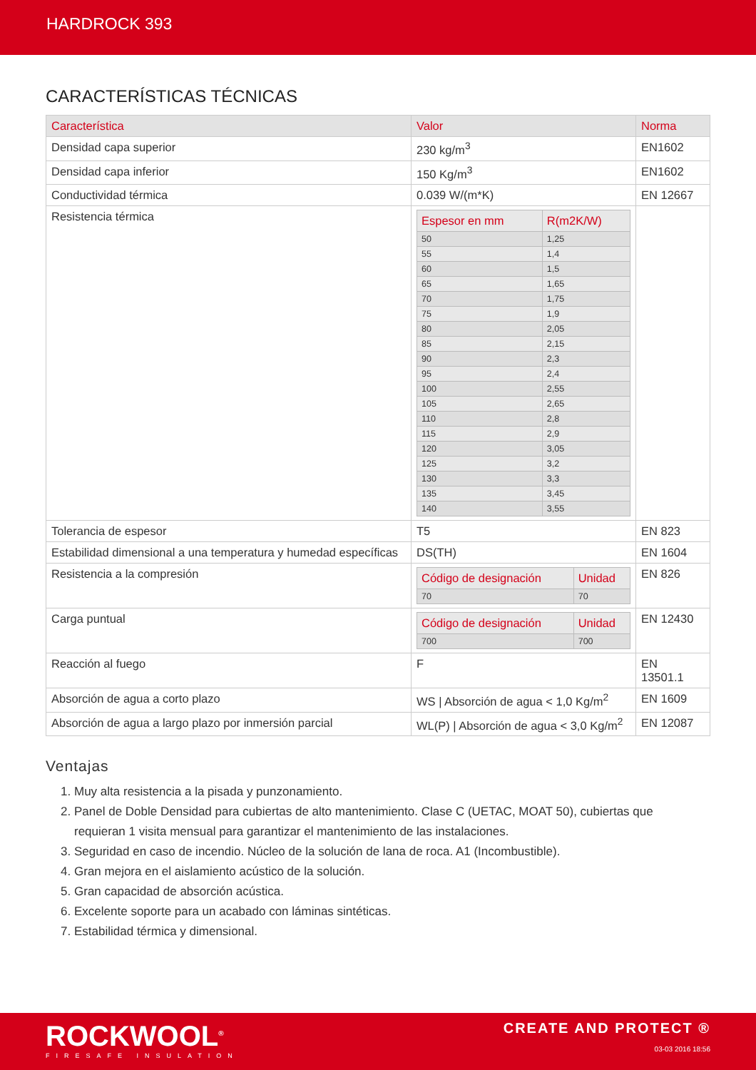HARDROCK 393
CARACTERÍSTICAS TÉCNICAS
| Característica | Valor | Norma |
| --- | --- | --- |
| Densidad capa superior | 230 kg/m<sup>3</sup> | EN1602 |
| Densidad capa inferior | 150 Kg/m<sup>3</sup> | EN1602 |
| Conductividad térmica | 0.039 W/(m*K) | EN 12667 |
| Resistencia térmica | / Espesor en mm / R(m2K/W) / / --- / --- / / 50 / 1,25 / / 55 / 1,4 / / 60 / 1,5 / / 65 / 1,65 / / 70 / 1,75 / / 75 / 1,9 / / 80 / 2,05 / / 85 / 2,15 / / 90 / 2,3 / / 95 / 2,4 / / 100 / 2,55 / / 105 / 2,65 / / 110 / 2,8 / / 115 / 2,9 / / 120 / 3,05 / / 125 / 3,2 / / 130 / 3,3 / / 135 / 3,45 / / 140 / 3,55 / | |
| Tolerancia de espesor | T5 | EN 823 |
| Estabilidad dimensional a una temperatura y humedad específicas | DS(TH) | EN 1604 |
| Resistencia a la compresión | / Código de designación / Unidad / / --- / --- / / 70 / 70 / | EN 826 |
| Carga puntual | / Código de designación / Unidad / / --- / --- / / 700 / 700 / | EN 12430 |
| Reacción al fuego | F | EN 13501.1 |
| Absorción de agua a corto plazo | WS / Absorción de agua < 1,0 Kg/m<sup>2</sup> | EN 1609 |
| Absorción de agua a largo plazo por inmersión parcial | WL(P) / Absorción de agua < 3,0 Kg/m<sup>2</sup> | EN 12087 |
Ventajas
1. Muy alta resistencia a la pisada y punzonamiento.
2. Panel de Doble Densidad para cubiertas de alto mantenimiento. Clase C (UETAC, MOAT 50), cubiertas que requieran 1 visita mensual para garantizar el mantenimiento de las instalaciones.
3. Seguridad en caso de incendio. Núcleo de la solución de lana de roca. A1 (Incombustible).
4. Gran mejora en el aislamiento acústico de la solución.
5. Gran capacidad de absorción acústica.
6. Excelente soporte para un acabado con láminas sintéticas.
7. Estabilidad térmica y dimensional.
ROCKWOOL<sup>®</sup>
FIRESAFE INSULATION
CREATE AND PROTECT ®
03-03 2016 18:56